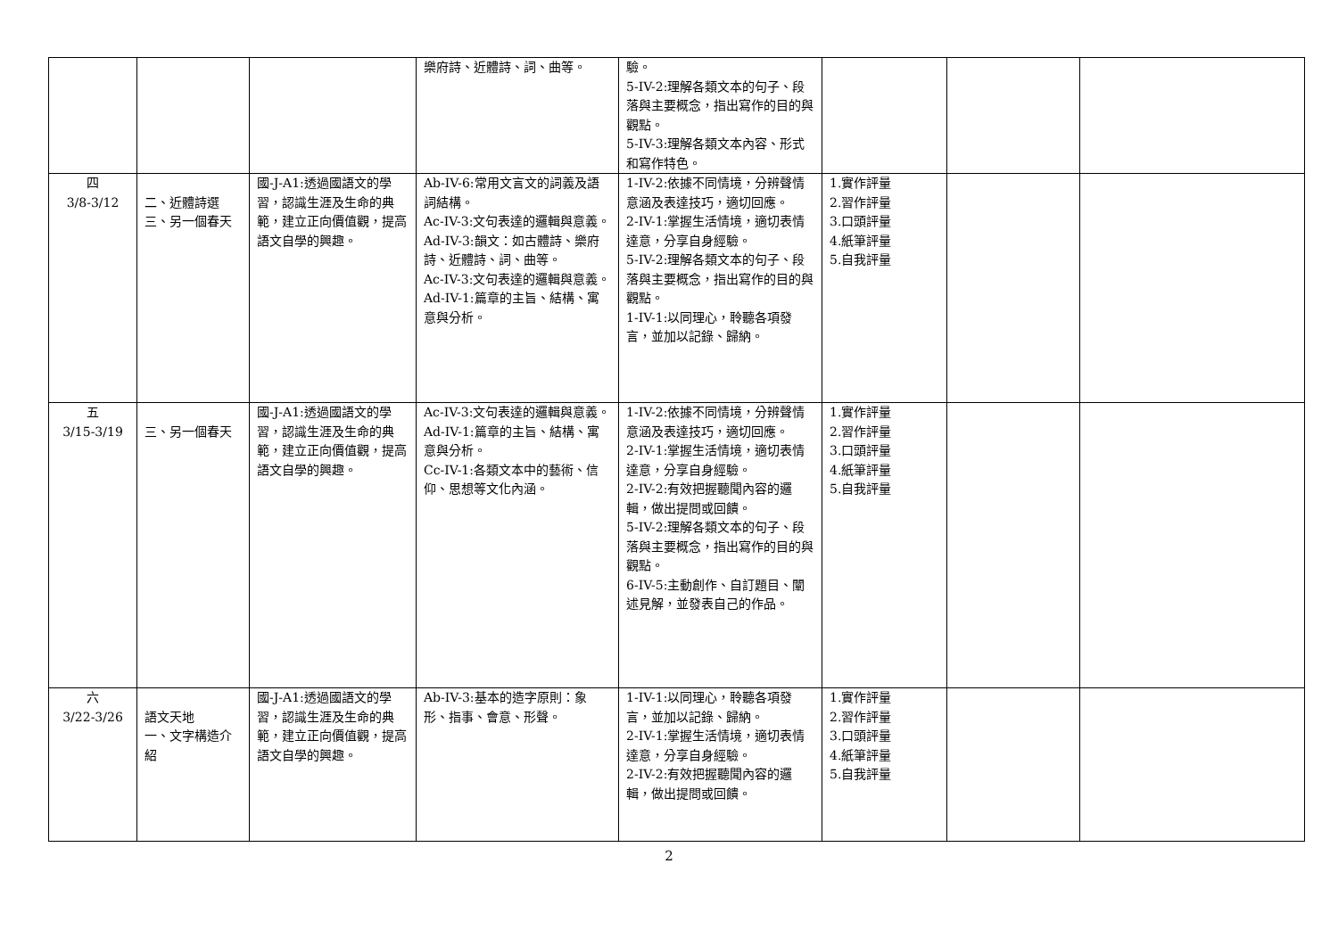| | | | 樂府詩、近體詩、詞、曲等。 | 驗。 5-IV-2:理解各類文本的句子、段落與主要概念，指出寫作的目的與觀點。 5-IV-3:理解各類文本內容、形式和寫作特色。 | | | |
| 四 3/8-3/12 | 二、近體詩選 三、另一個春天 | 國-J-A1:透過國語文的學習，認識生涯及生命的典範，建立正向價值觀，提高語文自學的興趣。 | Ab-IV-6:常用文言文的詞義及語詞結構。 Ac-IV-3:文句表達的邏輯與意義。 Ad-IV-3:韻文：如古體詩、樂府詩、近體詩、詞、曲等。 Ac-IV-3:文句表達的邏輯與意義。 Ad-IV-1:篇章的主旨、結構、寓意與分析。 | 1-IV-2:依據不同情境，分辨聲情意涵及表達技巧，適切回應。 2-IV-1:掌握生活情境，適切表情達意，分享自身經驗。 5-IV-2:理解各類文本的句子、段落與主要概念，指出寫作的目的與觀點。 1-IV-1:以同理心，聆聽各項發言，並加以記錄、歸納。 | 1.實作評量 2.習作評量 3.口頭評量 4.紙筆評量 5.自我評量 | | |
| 五 3/15-3/19 | 三、另一個春天 | 國-J-A1:透過國語文的學習，認識生涯及生命的典範，建立正向價值觀，提高語文自學的興趣。 | Ac-IV-3:文句表達的邏輯與意義。 Ad-IV-1:篇章的主旨、結構、寓意與分析。 Cc-IV-1:各類文本中的藝術、信仰、思想等文化內涵。 | 1-IV-2:依據不同情境，分辨聲情意涵及表達技巧，適切回應。 2-IV-1:掌握生活情境，適切表情達意，分享自身經驗。 2-IV-2:有效把握聽聞內容的邏輯，做出提問或回饋。 5-IV-2:理解各類文本的句子、段落與主要概念，指出寫作的目的與觀點。 6-IV-5:主動創作、自訂題目、闡述見解，並發表自己的作品。 | 1.實作評量 2.習作評量 3.口頭評量 4.紙筆評量 5.自我評量 | | |
| 六 3/22-3/26 | 語文天地 一、文字構造介紹 | 國-J-A1:透過國語文的學習，認識生涯及生命的典範，建立正向價值觀，提高語文自學的興趣。 | Ab-IV-3:基本的造字原則：象形、指事、會意、形聲。 | 1-IV-1:以同理心，聆聽各項發言，並加以記錄、歸納。 2-IV-1:掌握生活情境，適切表情達意，分享自身經驗。 2-IV-2:有效把握聽聞內容的邏輯，做出提問或回饋。 | 1.實作評量 2.習作評量 3.口頭評量 4.紙筆評量 5.自我評量 | | |
2